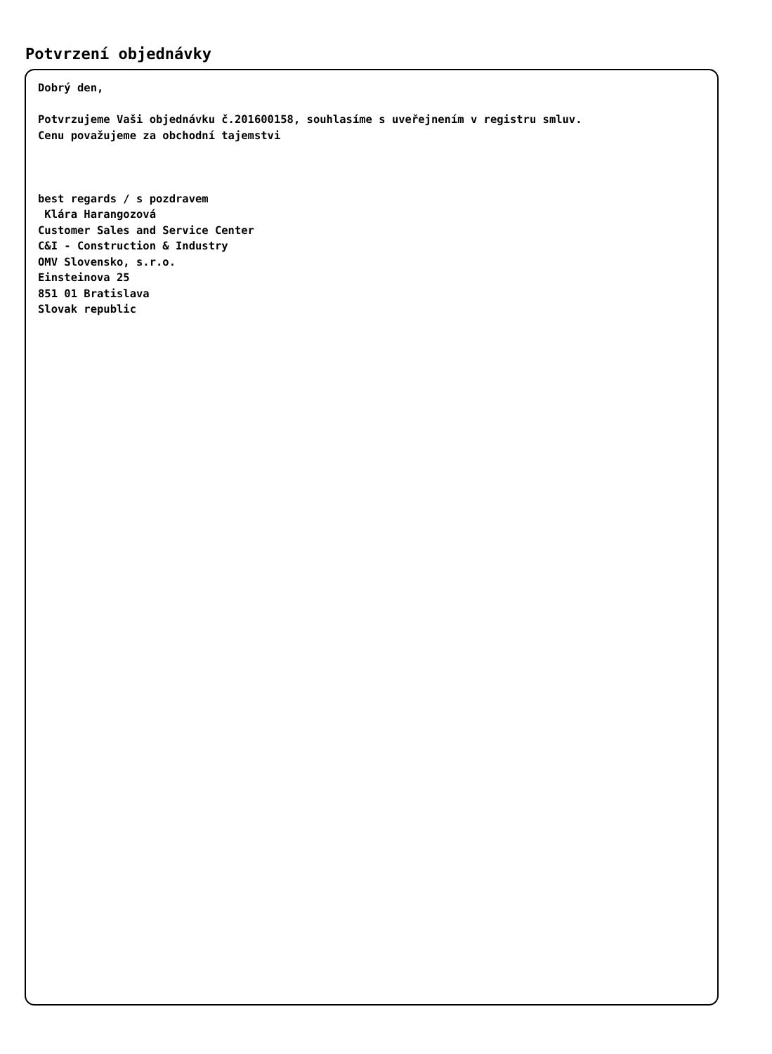Potvrzení objednávky
Dobrý den, Potvrzujeme Vaši objednávku č.201600158, souhlasíme s uveřejnením v registru smluv. Cenu považujeme za obchodní tajemstvi best regards / s pozdravem Klára Harangozová Customer Sales and Service Center C&I - Construction & Industry OMV Slovensko, s.r.o. Einsteinova 25 851 01 Bratislava Slovak republic